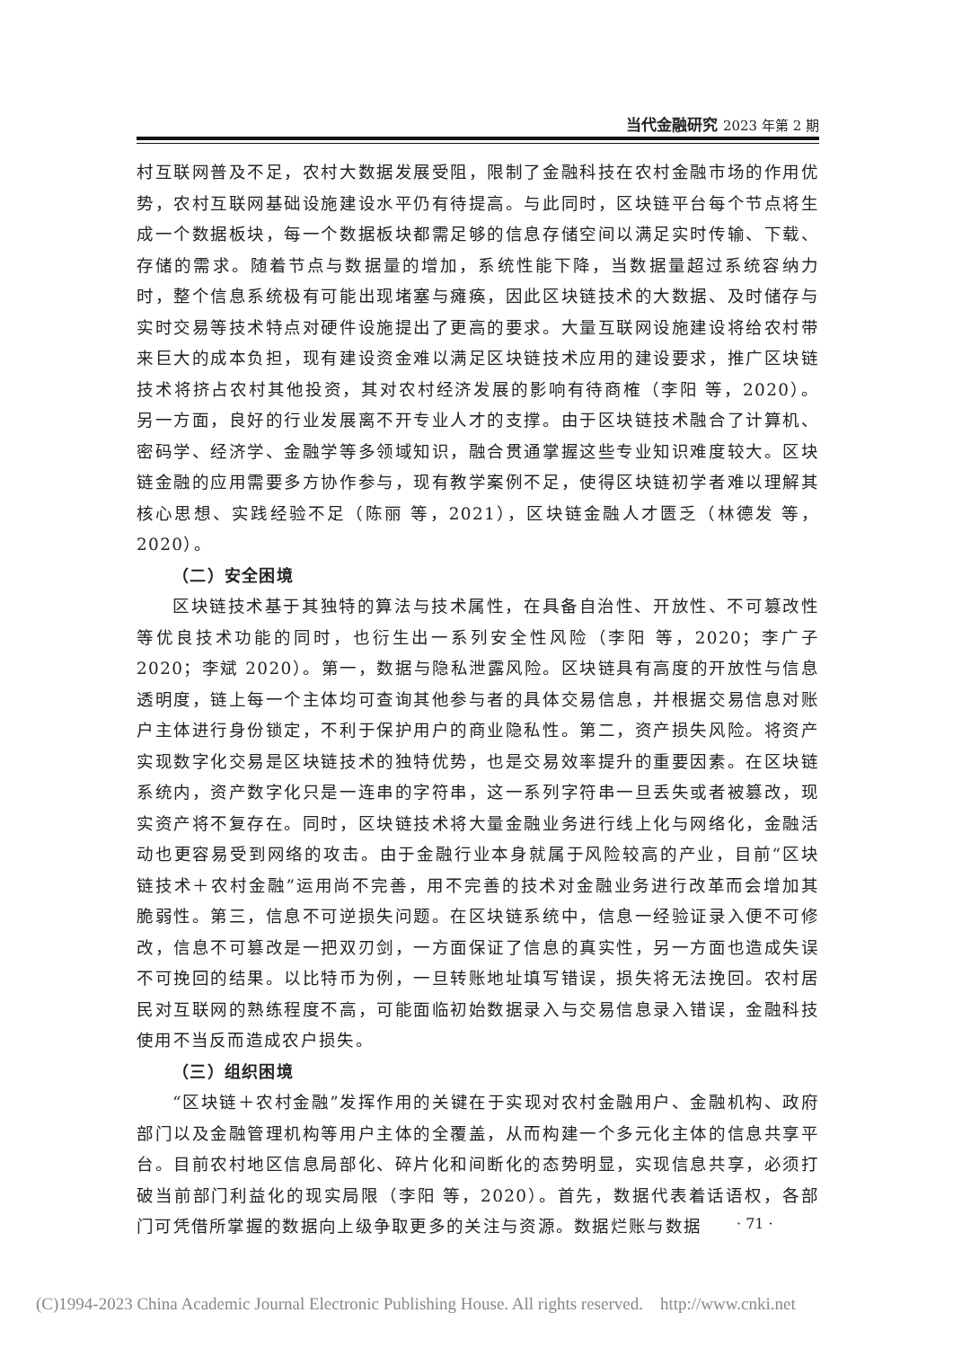当代金融研究 2023 年第 2 期
村互联网普及不足，农村大数据发展受阻，限制了金融科技在农村金融市场的作用优势，农村互联网基础设施建设水平仍有待提高。与此同时，区块链平台每个节点将生成一个数据板块，每一个数据板块都需足够的信息存储空间以满足实时传输、下载、存储的需求。随着节点与数据量的增加，系统性能下降，当数据量超过系统容纳力时，整个信息系统极有可能出现堵塞与瘫痪，因此区块链技术的大数据、及时储存与实时交易等技术特点对硬件设施提出了更高的要求。大量互联网设施建设将给农村带来巨大的成本负担，现有建设资金难以满足区块链技术应用的建设要求，推广区块链技术将挤占农村其他投资，其对农村经济发展的影响有待商榷（李阳 等，2020）。另一方面，良好的行业发展离不开专业人才的支撑。由于区块链技术融合了计算机、密码学、经济学、金融学等多领域知识，融合贯通掌握这些专业知识难度较大。区块链金融的应用需要多方协作参与，现有教学案例不足，使得区块链初学者难以理解其核心思想、实践经验不足（陈丽 等，2021），区块链金融人才匮乏（林德发 等，2020）。
（二）安全困境
区块链技术基于其独特的算法与技术属性，在具备自治性、开放性、不可篡改性等优良技术功能的同时，也衍生出一系列安全性风险（李阳 等，2020；李广子 2020；李斌 2020）。第一，数据与隐私泄露风险。区块链具有高度的开放性与信息透明度，链上每一个主体均可查询其他参与者的具体交易信息，并根据交易信息对账户主体进行身份锁定，不利于保护用户的商业隐私性。第二，资产损失风险。将资产实现数字化交易是区块链技术的独特优势，也是交易效率提升的重要因素。在区块链系统内，资产数字化只是一连串的字符串，这一系列字符串一旦丢失或者被篡改，现实资产将不复存在。同时，区块链技术将大量金融业务进行线上化与网络化，金融活动也更容易受到网络的攻击。由于金融行业本身就属于风险较高的产业，目前“区块链技术＋农村金融”运用尚不完善，用不完善的技术对金融业务进行改革而会增加其脆弱性。第三，信息不可逆损失问题。在区块链系统中，信息一经验证录入便不可修改，信息不可篡改是一把双刃剑，一方面保证了信息的真实性，另一方面也造成失误不可挽回的结果。以比特币为例，一旦转账地址填写错误，损失将无法挽回。农村居民对互联网的熟练程度不高，可能面临初始数据录入与交易信息录入错误，金融科技使用不当反而造成农户损失。
（三）组织困境
“区块链＋农村金融”发挥作用的关键在于实现对农村金融用户、金融机构、政府部门以及金融管理机构等用户主体的全覆盖，从而构建一个多元化主体的信息共享平台。目前农村地区信息局部化、碎片化和间断化的态势明显，实现信息共享，必须打破当前部门利益化的现实局限（李阳 等，2020）。首先，数据代表着话语权，各部门可凭借所掌握的数据向上级争取更多的关注与资源。数据烂账与数据
· 71 ·
(C)1994-2023 China Academic Journal Electronic Publishing House. All rights reserved. http://www.cnki.net